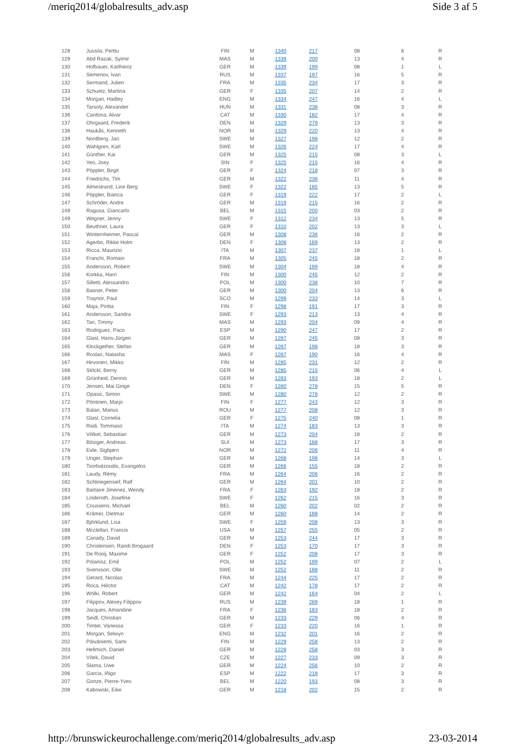/meriq2014/globalresults_adv.asp Side 3 af 5
| 128 | Jussila, Perttu | FIN | M | 1340 | 217 | 08 | 6 | R |
| 129 | Abd Razak, Syimir | MAS | M | 1339 | 200 | 13 | 4 | R |
| 130 | Hofbauer, Karlheinz | GER | M | 1339 | 199 | 08 | 1 | L |
| 131 | Semenov, Ivan | RUS | M | 1337 | 197 | 16 | 5 | R |
| 132 | Sermand, Julien | FRA | M | 1335 | 234 | 17 | 3 | R |
| 133 | Schuetz, Martina | GER | F | 1335 | 207 | 14 | 2 | R |
| 134 | Morgan, Hadley | ENG | M | 1334 | 247 | 16 | 4 | L |
| 135 | Tarsoly, Alexander | HUN | M | 1331 | 238 | 08 | 3 | R |
| 136 | Cardona, Alvar | CAT | M | 1330 | 182 | 17 | 4 | R |
| 137 | Ohrgaard, Frederik | DEN | M | 1329 | 279 | 13 | 3 | R |
| 138 | Haukås, Kenneth | NOR | M | 1329 | 220 | 13 | 4 | R |
| 139 | Nordberg, Jan | SWE | M | 1327 | 198 | 12 | 2 | R |
| 140 | Wahlgren, Karl | SWE | M | 1326 | 224 | 17 | 4 | R |
| 141 | Günther, Kai | GER | M | 1325 | 215 | 08 | 3 | L |
| 142 | Yeo, Joey | SIN | F | 1325 | 215 | 16 | 4 | R |
| 143 | Pöppler, Birgit | GER | F | 1324 | 218 | 07 | 3 | R |
| 144 | Friedrichs, Tim | GER | M | 1322 | 236 | 11 | 4 | R |
| 145 | Almestrand, Line Berg | SWE | F | 1322 | 185 | 13 | 5 | R |
| 146 | Pöppler, Bianca | GER | F | 1319 | 222 | 17 | 2 | L |
| 147 | Schröder, Andre | GER | M | 1319 | 215 | 16 | 2 | R |
| 148 | Ragusa, Giancarlo | BEL | M | 1315 | 200 | 03 | 2 | R |
| 149 | Wegner, Jenny | SWE | F | 1312 | 234 | 13 | 5 | R |
| 150 | Beuthner, Laura | GER | F | 1310 | 202 | 13 | 3 | L |
| 151 | Winternheimer, Pascal | GER | M | 1308 | 236 | 16 | 2 | R |
| 152 | Agerbo, Rikke Holm | DEN | F | 1308 | 169 | 13 | 2 | R |
| 153 | Ricca, Maurizio | ITA | M | 1307 | 237 | 18 | 1 | L |
| 154 | Franchi, Romain | FRA | M | 1305 | 245 | 18 | 2 | R |
| 155 | Andersson, Robert | SWE | M | 1304 | 199 | 18 | 4 | R |
| 156 | Korkka, Harri | FIN | M | 1300 | 245 | 12 | 2 | R |
| 157 | Silletti, Alessandro | POL | M | 1300 | 238 | 10 | 7 | R |
| 158 | Basner, Peter | GER | M | 1300 | 204 | 13 | 6 | R |
| 159 | Traynor, Paul | SCO | M | 1299 | 233 | 14 | 3 | L |
| 160 | Maja, Piritta | FIN | F | 1298 | 191 | 17 | 3 | R |
| 161 | Andersson, Sandra | SWE | F | 1293 | 213 | 13 | 4 | R |
| 162 | Tan, Timmy | MAS | M | 1293 | 204 | 09 | 4 | R |
| 163 | Rodriguez, Paco | ESP | M | 1290 | 247 | 17 | 2 | R |
| 164 | Glasl, Hans-Jürgen | GER | M | 1287 | 245 | 08 | 3 | R |
| 165 | Klockgether, Stefan | GER | M | 1287 | 198 | 18 | 3 | R |
| 166 | Roslan, Natasha | MAS | F | 1287 | 190 | 16 | 4 | R |
| 167 | Hirvonen, Mikko | FIN | M | 1285 | 231 | 12 | 2 | R |
| 168 | Stöckl, Berny | GER | M | 1285 | 215 | 06 | 4 | L |
| 169 | Grünheid, Dennis | GER | M | 1283 | 193 | 18 | 2 | L |
| 170 | Jensen, Mai Ginge | DEN | F | 1280 | 278 | 15 | 5 | R |
| 171 | Opasic, Simon | SWE | M | 1280 | 278 | 12 | 2 | R |
| 172 | Pöntinen, Marjo | FIN | F | 1277 | 243 | 12 | 3 | R |
| 173 | Balan, Marius | ROU | M | 1277 | 208 | 12 | 3 | R |
| 174 | Glasl, Cornelia | GER | F | 1275 | 240 | 08 | 1 | R |
| 175 | Radi, Tommaso | ITA | M | 1274 | 183 | 13 | 3 | R |
| 176 | Völkel, Sebastian | GER | M | 1273 | 204 | 18 | 2 | R |
| 177 | Bösiger, Andreas | SUI | M | 1273 | 188 | 17 | 3 | R |
| 178 | Eide, Sigbjørn | NOR | M | 1272 | 206 | 11 | 4 | R |
| 179 | Unger, Stephan | GER | M | 1268 | 198 | 14 | 3 | L |
| 180 | Tsorbatzoudis, Evangelos | GER | M | 1266 | 155 | 18 | 2 | R |
| 181 | Laudy, Rémy | FRA | M | 1264 | 206 | 16 | 2 | R |
| 182 | Schlinegensief, Ralf | GER | M | 1264 | 201 | 10 | 2 | R |
| 183 | Bartaire Jimenez, Wendy | FRA | F | 1263 | 192 | 18 | 2 | R |
| 184 | Linderoth, Josefine | SWE | F | 1262 | 215 | 16 | 3 | R |
| 185 | Coussens, Michael | BEL | M | 1260 | 202 | 02 | 2 | R |
| 186 | Krämer, Dietmar | GER | M | 1260 | 188 | 14 | 2 | R |
| 187 | Björklund, Lisa | SWE | F | 1259 | 208 | 13 | 3 | R |
| 188 | Mcclellan, Francis | USA | M | 1257 | 255 | 05 | 2 | R |
| 189 | Canady, David | GER | M | 1253 | 244 | 17 | 3 | R |
| 190 | Christensen, Randi Brogaard | DEN | F | 1253 | 170 | 17 | 3 | R |
| 191 | De Rooij, Maxime | GER | F | 1252 | 208 | 17 | 3 | R |
| 192 | Polanisz, Emil | POL | M | 1252 | 199 | 07 | 2 | L |
| 193 | Svensson, Olle | SWE | M | 1252 | 188 | 11 | 2 | R |
| 194 | Gerard, Nicolas | FRA | M | 1244 | 225 | 17 | 2 | R |
| 195 | Roca, Héctor | CAT | M | 1242 | 178 | 17 | 2 | R |
| 196 | Wölki, Robert | GER | M | 1242 | 164 | 04 | 2 | L |
| 197 | Filippov, Alexey Filippov | RUS | M | 1239 | 269 | 18 | 1 | R |
| 198 | Jacques, Amandine | FRA | F | 1236 | 183 | 18 | 2 | R |
| 199 | Seidl, Christian | GER | M | 1233 | 229 | 06 | 4 | R |
| 200 | Timter, Vanessa | GER | F | 1233 | 220 | 16 | 1 | R |
| 201 | Morgan, Selwyn | ENG | M | 1232 | 201 | 16 | 2 | R |
| 202 | Päiväniemi, Sami | FIN | M | 1229 | 258 | 13 | 2 | R |
| 203 | Hellmich, Daniel | GER | M | 1228 | 258 | 03 | 3 | R |
| 204 | Vítek, David | CZE | M | 1227 | 233 | 09 | 3 | R |
| 205 | Slama, Uwe | GER | M | 1224 | 256 | 10 | 2 | R |
| 206 | Garcia, Iñigo | ESP | M | 1222 | 218 | 17 | 3 | R |
| 207 | Gonze, Pierre-Yves | BEL | M | 1220 | 193 | 08 | 3 | R |
| 208 | Kabowski, Eike | GER | M | 1218 | 202 | 15 | 2 | R |
http://brunswickeurochallenge.com/meriq2014/globalresults_adv.asp 23-03-2014